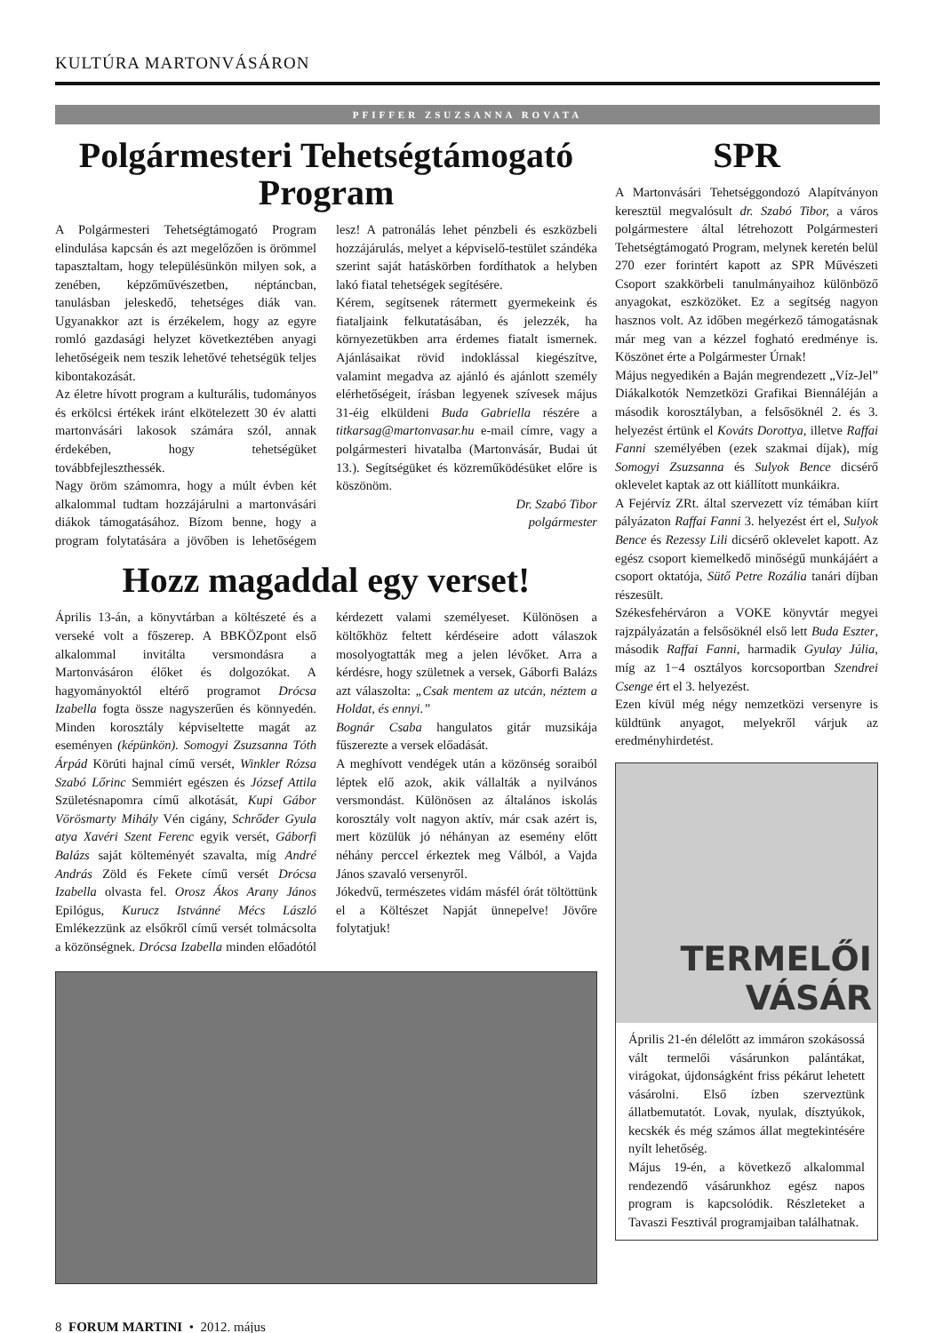KULTÚRA MARTONVÁSÁRON
PFIFFER ZSUZSANNA ROVATA
Polgármesteri Tehetségtámogató Program
A Polgármesteri Tehetségtámogató Program elindulása kapcsán és azt megelőzően is örömmel tapasztaltam, hogy településünkön milyen sok, a zenében, képzőművészetben, néptáncban, tanulásban jeleskedő, tehetséges diák van. Ugyanakkor azt is érzékelem, hogy az egyre romló gazdasági helyzet következtében anyagi lehetőségeik nem teszik lehetővé tehetségük teljes kibontakozását.
Az életre hívott program a kulturális, tudományos és erkölcsi értékek iránt elkötelezett 30 év alatti martonvásári lakosok számára szól, annak érdekében, hogy tehetségüket továbbfejleszthessék.
Nagy öröm számomra, hogy a múlt évben két alkalommal tudtam hozzájárulni a martonvásári diákok támogatásához. Bízom benne, hogy a program folytatására a jövőben is lehetőségem lesz! A patronálás lehet pénzbeli és eszközbeli hozzájárulás, melyet a képviselő-testület szándéka szerint saját hatáskörben fordíthatok a helyben lakó fiatal tehetségek segítésére.
Kérem, segítsenek rátermett gyermekeink és fiataljaink felkutatásában, és jelezzék, ha környezetükben arra érdemes fiatalt ismernek. Ajánlásaikat rövid indoklással kiegészítve, valamint megadva az ajánló és ajánlott személy elérhetőségeit, írásban legyenek szívesek május 31-éig elküldeni Buda Gabriella részére a titkarsag@martonvasar.hu e-mail címre, vagy a polgármesteri hivatalba (Martonvásár, Budai út 13.). Segítségüket és közreműködésüket előre is köszönöm.
Dr. Szabó Tibor
polgármester
Hozz magaddal egy verset!
Április 13-án, a könyvtárban a költészeté és a verseké volt a főszerep. A BBKÖZpont első alkalommal invitálta versmondásra a Martonvásáron élőket és dolgozókat. A hagyományoktól eltérő programot Drócsa Izabella fogta össze nagyszerűen és könnyedén. Minden korosztály képviseltette magát az eseményen (képünkön). Somogyi Zsuzsanna Tóth Árpád Körúti hajnal című versét, Winkler Rózsa Szabó Lőrinc Semmiért egészen és József Attila Születésnapomra című alkotását, Kupi Gábor Vörösmarty Mihály Vén cigány, Schrőder Gyula atya Xavéri Szent Ferenc egyik versét, Gáborfi Balázs saját költeményét szavalta, míg André András Zöld és Fekete című versét Drócsa Izabella olvasta fel. Orosz Ákos Arany János Epilógus, Kurucz Istvánné Mécs László Emlékezzünk az elsőkről című versét tolmácsolta a közönségnek. Drócsa Izabella minden előadótól kérdezett valami személyeset. Különösen a költőkhöz feltett kérdéseire adott válaszok mosolyogtatták meg a jelen lévőket. Arra a kérdésre, hogy születnek a versek, Gáborfi Balázs azt válaszolta: „Csak mentem az utcán, néztem a Holdat, és ennyi.”
Bognár Csaba hangulatos gitár muzsikája fűszerezte a versek előadását.
A meghívott vendégek után a közönség soraiból léptek elő azok, akik vállalták a nyilvános versmondást. Különösen az általános iskolás korosztály volt nagyon aktív, már csak azért is, mert közülük jó néhányan az esemény előtt néhány perccel érkeztek meg Válból, a Vajda János szavaló versenyről.
Jókedvű, természetes vidám másfél órát töltöttünk el a Költészet Napját ünnepelve! Jövőre folytatjuk!
SPR
A Martonvásári Tehetséggondozó Alapítványon keresztül megvalósult dr. Szabó Tibor, a város polgármestere által létrehozott Polgármesteri Tehetségtámogató Program, melynek keretén belül 270 ezer forintért kapott az SPR Művészeti Csoport szakkörbeli tanulmányaihoz különböző anyagokat, eszközöket. Ez a segítség nagyon hasznos volt. Az időben megérkező támogatásnak már meg van a kézzel fogható eredménye is. Köszönet érte a Polgármester Úrnak!
Május negyedikén a Baján megrendezett „Víz-Jel” Diákalkotók Nemzetközi Grafikai Biennáléján a második korosztályban, a felsősöknél 2. és 3. helyezést értünk el Kováts Dorottya, illetve Raffai Fanni személyében (ezek szakmai díjak), míg Somogyi Zsuzsanna és Sulyok Bence dicsérő oklevelet kaptak az ott kiállított munkáikra.
A Fejérvíz ZRt. által szervezett víz témában kiírt pályázaton Raffai Fanni 3. helyezést ért el, Sulyok Bence és Rezessy Lili dicsérő oklevelet kapott. Az egész csoport kiemelkedő minőségű munkájáért a csoport oktatója, Sütő Petre Rozália tanári díjban részesült.
Székesfehérváron a VOKE könyvtár megyei rajzpályázatán a felsősöknél első lett Buda Eszter, második Raffai Fanni, harmadik Gyulay Júlia, míg az 1−4 osztályos korcsoportban Szendrei Csenge ért el 3. helyezést.
Ezen kívül még négy nemzetközi versenyre is küldtünk anyagot, melyekről várjuk az eredményhirdetést.
TERMELŐI
VÁSÁR
Április 21-én délelőtt az immáron szokásossá vált termelői vásárunkon palántákat, virágokat, újdonságként friss pékárut lehetett vásárolni. Első ízben szerveztünk állatbemutatót. Lovak, nyulak, dísztyúkok, kecskék és még számos állat megtekintésére nyílt lehetőség.
Május 19-én, a következő alkalommal rendezendő vásárunkhoz egész napos program is kapcsolódik. Részleteket a Tavaszi Fesztivál programjaiban találhatnak.
8 FORUM MARTINI • 2012. május